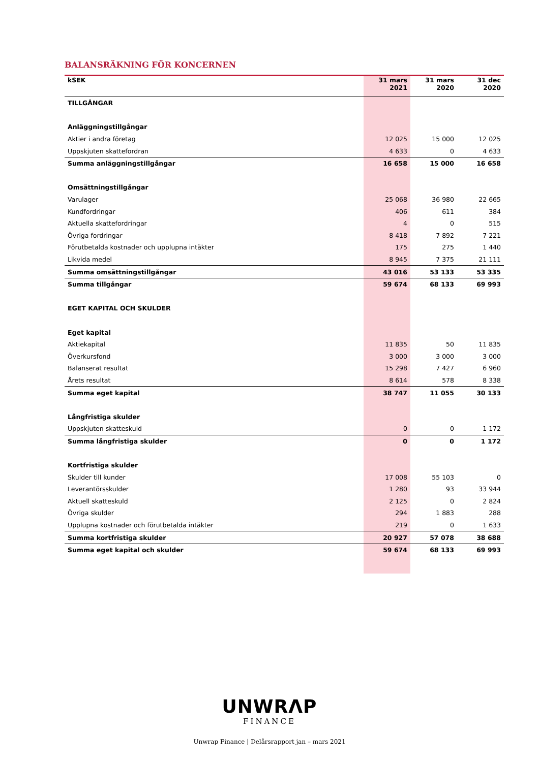BALANSRÄKNING FÖR KONCERNEN
| kSEK | 31 mars 2021 | 31 mars 2020 | 31 dec 2020 |
| --- | --- | --- | --- |
| TILLGÅNGAR | | | |
| Anläggningstillgångar | | | |
| Aktier i andra företag | 12 025 | 15 000 | 12 025 |
| Uppskjuten skattefordran | 4 633 | 0 | 4 633 |
| Summa anläggningstillgångar | 16 658 | 15 000 | 16 658 |
| Omsättningstillgångar | | | |
| Varulager | 25 068 | 36 980 | 22 665 |
| Kundfordringar | 406 | 611 | 384 |
| Aktuella skattefordringar | 4 | 0 | 515 |
| Övriga fordringar | 8 418 | 7 892 | 7 221 |
| Förutbetalda kostnader och upplupna intäkter | 175 | 275 | 1 440 |
| Likvida medel | 8 945 | 7 375 | 21 111 |
| Summa omsättningstillgångar | 43 016 | 53 133 | 53 335 |
| Summa tillgångar | 59 674 | 68 133 | 69 993 |
| EGET KAPITAL OCH SKULDER | | | |
| Eget kapital | | | |
| Aktiekapital | 11 835 | 50 | 11 835 |
| Överkursfond | 3 000 | 3 000 | 3 000 |
| Balanserat resultat | 15 298 | 7 427 | 6 960 |
| Årets resultat | 8 614 | 578 | 8 338 |
| Summa eget kapital | 38 747 | 11 055 | 30 133 |
| Långfristiga skulder | | | |
| Uppskjuten skatteskuld | 0 | 0 | 1 172 |
| Summa långfristiga skulder | 0 | 0 | 1 172 |
| Kortfristiga skulder | | | |
| Skulder till kunder | 17 008 | 55 103 | 0 |
| Leverantörsskulder | 1 280 | 93 | 33 944 |
| Aktuell skatteskuld | 2 125 | 0 | 2 824 |
| Övriga skulder | 294 | 1 883 | 288 |
| Upplupna kostnader och förutbetalda intäkter | 219 | 0 | 1 633 |
| Summa kortfristiga skulder | 20 927 | 57 078 | 38 688 |
| Summa eget kapital och skulder | 59 674 | 68 133 | 69 993 |
UNWRΛP
FINANCE
Unwrap Finance | Delårsrapport jan – mars 2021